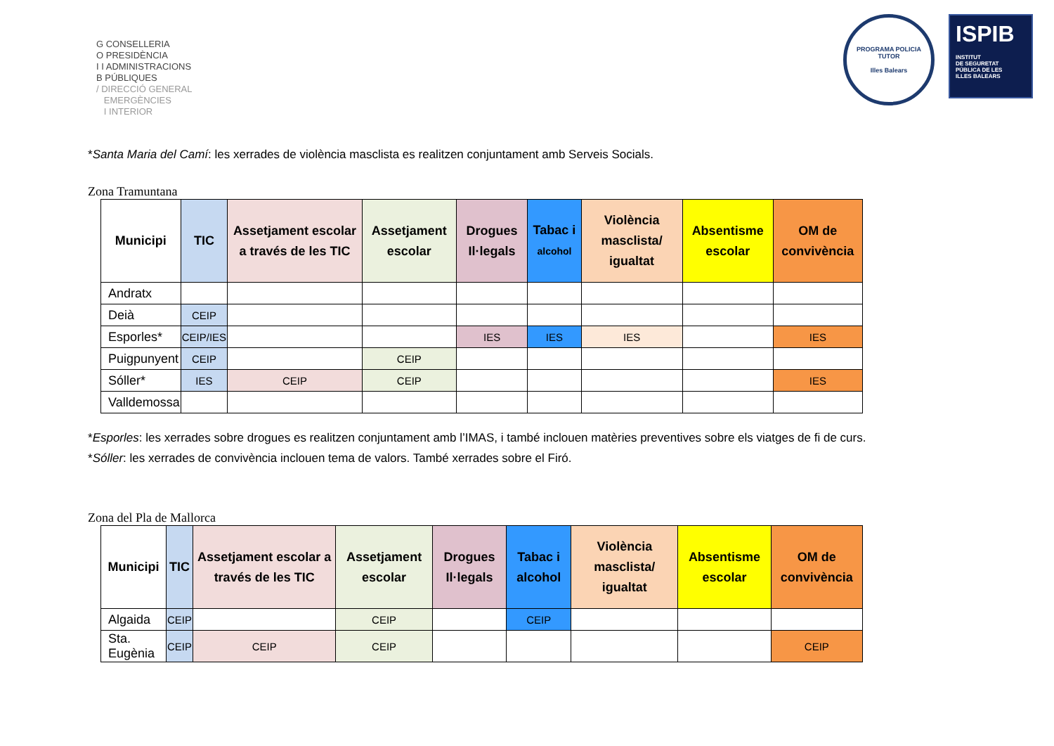G CONSELLERIA
O PRESIDÈNCIA
I I ADMINISTRACIONS
B PÚBLIQUES
/ DIRECCIÓ GENERAL
EMERGÈNCIES
I INTERIOR
PROGRAMA POLICIA TUTOR
Illes Balears
ISPIB
INSTITUT
DE SEGURETAT
PÚBLICA DE LES
ILLES BALEARS
*Santa Maria del Camí: les xerrades de violència masclista es realitzen conjuntament amb Serveis Socials.
Zona Tramuntana
| Municipi | TIC | Assetjament escolar a través de les TIC | Assetjament escolar | Drogues Il·legals | Tabac i alcohol | Violència masclista/ igualtat | Absentisme escolar | OM de convivència |
| --- | --- | --- | --- | --- | --- | --- | --- | --- |
| Andratx | | | | | | | | |
| Deià | CEIP | | | | | | | |
| Esporles* | CEIP/IES | | | IES | IES | IES | | IES |
| Puigpunyent | CEIP | | CEIP | | | | | |
| Sóller* | IES | CEIP | CEIP | | | | | IES |
| Valldemossa | | | | | | | | |
*Esporles: les xerrades sobre drogues es realitzen conjuntament amb l’IMAS, i també inclouen matèries preventives sobre els viatges de fi de curs.
*Sóller: les xerrades de convivència inclouen tema de valors. També xerrades sobre el Firó.
Zona del Pla de Mallorca
| Municipi | TIC | Assetjament escolar a través de les TIC | Assetjament escolar | Drogues Il·legals | Tabac i alcohol | Violència masclista/ igualtat | Absentisme escolar | OM de convivència |
| --- | --- | --- | --- | --- | --- | --- | --- | --- |
| Algaida | CEIP | | CEIP | | CEIP | | | |
| Sta. Eugènia | CEIP | CEIP | CEIP | | | | | CEIP |